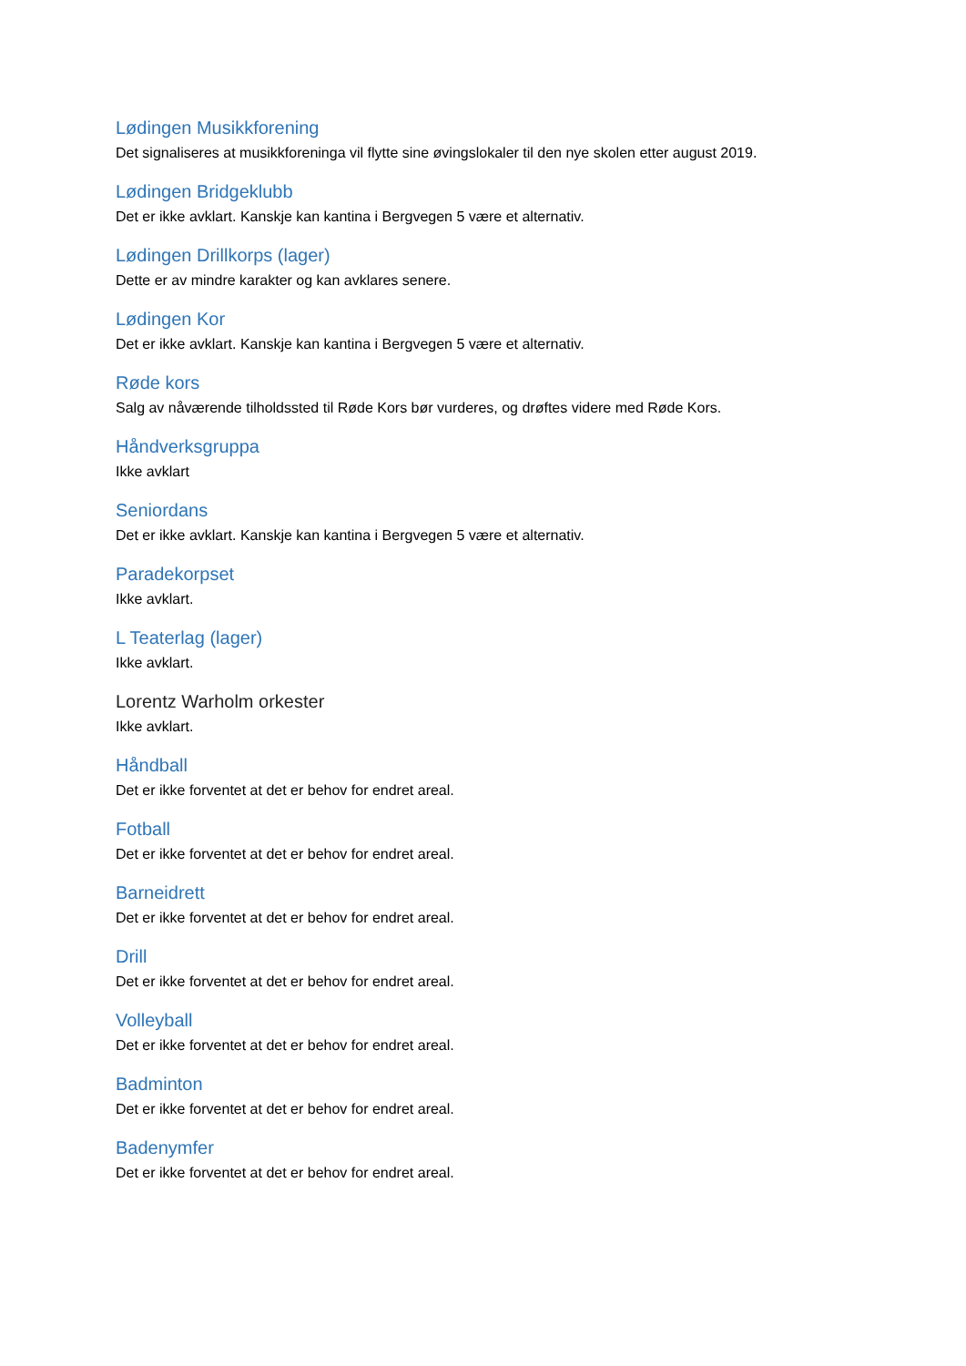Lødingen Musikkforening
Det signaliseres at musikkforeninga vil flytte sine øvingslokaler til den nye skolen etter august 2019.
Lødingen Bridgeklubb
Det er ikke avklart. Kanskje kan kantina i Bergvegen 5 være et alternativ.
Lødingen Drillkorps (lager)
Dette er av mindre karakter og kan avklares senere.
Lødingen Kor
Det er ikke avklart. Kanskje kan kantina i Bergvegen 5 være et alternativ.
Røde kors
Salg av nåværende tilholdssted til Røde Kors bør vurderes, og drøftes videre med Røde Kors.
Håndverksgruppa
Ikke avklart
Seniordans
Det er ikke avklart. Kanskje kan kantina i Bergvegen 5 være et alternativ.
Paradekorpset
Ikke avklart.
L Teaterlag (lager)
Ikke avklart.
Lorentz Warholm orkester
Ikke avklart.
Håndball
Det er ikke forventet at det er behov for endret areal.
Fotball
Det er ikke forventet at det er behov for endret areal.
Barneidrett
Det er ikke forventet at det er behov for endret areal.
Drill
Det er ikke forventet at det er behov for endret areal.
Volleyball
Det er ikke forventet at det er behov for endret areal.
Badminton
Det er ikke forventet at det er behov for endret areal.
Badenymfer
Det er ikke forventet at det er behov for endret areal.